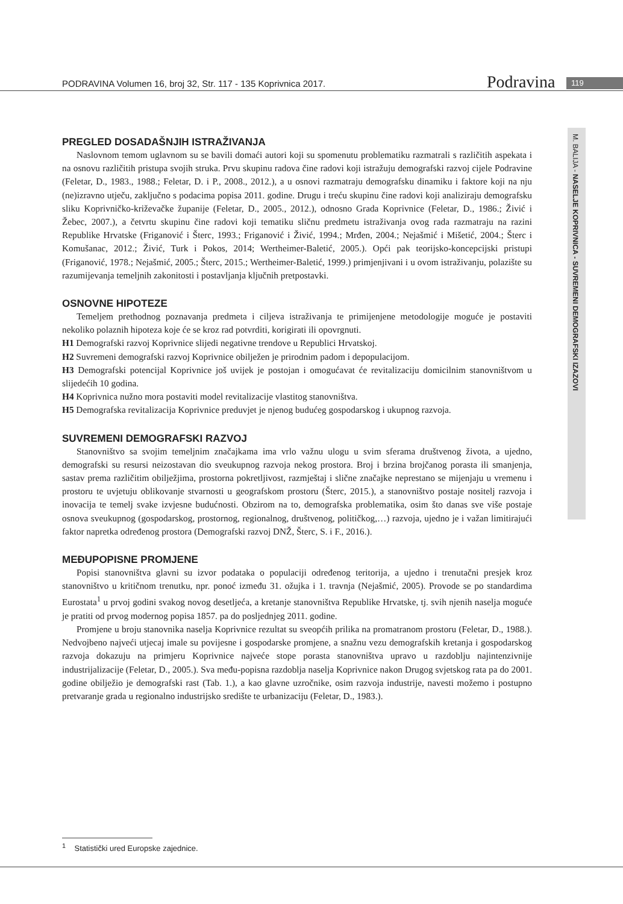PODRAVINA Volumen 16, broj 32, Str. 117 - 135 Koprivnica 2017. Podravina 119
M. BALIJA - NASELJE KOPRIVNICA - SUVREMENI DEMOGRAFSKI IZAZOVI
PREGLED DOSADAŠNJIH ISTRAŽIVANJA
Naslovnom temom uglavnom su se bavili domaći autori koji su spomenutu problematiku razmatrali s različitih aspekata i na osnovu različitih pristupa svojih struka. Prvu skupinu radova čine radovi koji istražuju demografski razvoj cijele Podravine (Feletar, D., 1983., 1988.; Feletar, D. i P., 2008., 2012.), a u osnovi razmatraju demografsku dinamiku i faktore koji na nju (ne)izravno utječu, zaključno s podacima popisa 2011. godine. Drugu i treću skupinu čine radovi koji analiziraju demografsku sliku Koprivničko-križevačke županije (Feletar, D., 2005., 2012.), odnosno Grada Koprivnice (Feletar, D., 1986.; Živić i Žebec, 2007.), a četvrtu skupinu čine radovi koji tematiku sličnu predmetu istraživanja ovog rada razmatraju na razini Republike Hrvatske (Friganović i Šterc, 1993.; Friganović i Živić, 1994.; Mrđen, 2004.; Nejašmić i Mišetić, 2004.; Šterc i Komušanac, 2012.; Živić, Turk i Pokos, 2014; Wertheimer-Baletić, 2005.). Opći pak teorijsko-koncepcijski pristupi (Friganović, 1978.; Nejašmić, 2005.; Šterc, 2015.; Wertheimer-Baletić, 1999.) primjenjivani i u ovom istraživanju, polazište su razumijevanja temeljnih zakonitosti i postavljanja ključnih pretpostavki.
OSNOVNE HIPOTEZE
Temeljem prethodnog poznavanja predmeta i ciljeva istraživanja te primijenjene metodologije moguće je postaviti nekoliko polaznih hipoteza koje će se kroz rad potvrditi, korigirati ili opovrgnuti.
H1 Demografski razvoj Koprivnice slijedi negativne trendove u Republici Hrvatskoj.
H2 Suvremeni demografski razvoj Koprivnice obilježen je prirodnim padom i depopulacijom.
H3 Demografski potencijal Koprivnice još uvijek je postojan i omogućavat će revitalizaciju domicilnim stanovništvom u slijedećih 10 godina.
H4 Koprivnica nužno mora postaviti model revitalizacije vlastitog stanovništva.
H5 Demografska revitalizacija Koprivnice preduvjet je njenog budućeg gospodarskog i ukupnog razvoja.
SUVREMENI DEMOGRAFSKI RAZVOJ
Stanovništvo sa svojim temeljnim značajkama ima vrlo važnu ulogu u svim sferama društvenog života, a ujedno, demografski su resursi neizostavan dio sveukupnog razvoja nekog prostora. Broj i brzina brojčanog porasta ili smanjenja, sastav prema različitim obilježjima, prostorna pokretljivost, razmještaj i slične značajke neprestano se mijenjaju u vremenu i prostoru te uvjetuju oblikovanje stvarnosti u geografskom prostoru (Šterc, 2015.), a stanovništvo postaje nositelj razvoja i inovacija te temelj svake izvjesne budućnosti. Obzirom na to, demografska problematika, osim što danas sve više postaje osnova sveukupnog (gospodarskog, prostornog, regionalnog, društvenog, političkog,…) razvoja, ujedno je i važan limitirajući faktor napretka određenog prostora (Demografski razvoj DNŽ, Šterc, S. i F., 2016.).
MEĐUPOPISNE PROMJENE
Popisi stanovništva glavni su izvor podataka o populaciji određenog teritorija, a ujedno i trenutačni presjek kroz stanovništvo u kritičnom trenutku, npr. ponoć između 31. ožujka i 1. travnja (Nejašmić, 2005). Provode se po standardima Eurostata<sup>1</sup> u prvoj godini svakog novog desetljeća, a kretanje stanovništva Republike Hrvatske, tj. svih njenih naselja moguće je pratiti od prvog modernog popisa 1857. pa do posljednjeg 2011. godine.
Promjene u broju stanovnika naselja Koprivnice rezultat su sveopćih prilika na promatranom prostoru (Feletar, D., 1988.). Nedvojbeno najveći utjecaj imale su povijesne i gospodarske promjene, a snažnu vezu demografskih kretanja i gospodarskog razvoja dokazuju na primjeru Koprivnice najveće stope porasta stanovništva upravo u razdoblju najintenzivnije industrijalizacije (Feletar, D., 2005.). Sva među-popisna razdoblja naselja Koprivnice nakon Drugog svjetskog rata pa do 2001. godine obilježio je demografski rast (Tab. 1.), a kao glavne uzročnike, osim razvoja industrije, navesti možemo i postupno pretvaranje grada u regionalno industrijsko središte te urbanizaciju (Feletar, D., 1983.).
<sup>1</sup> Statistički ured Europske zajednice.